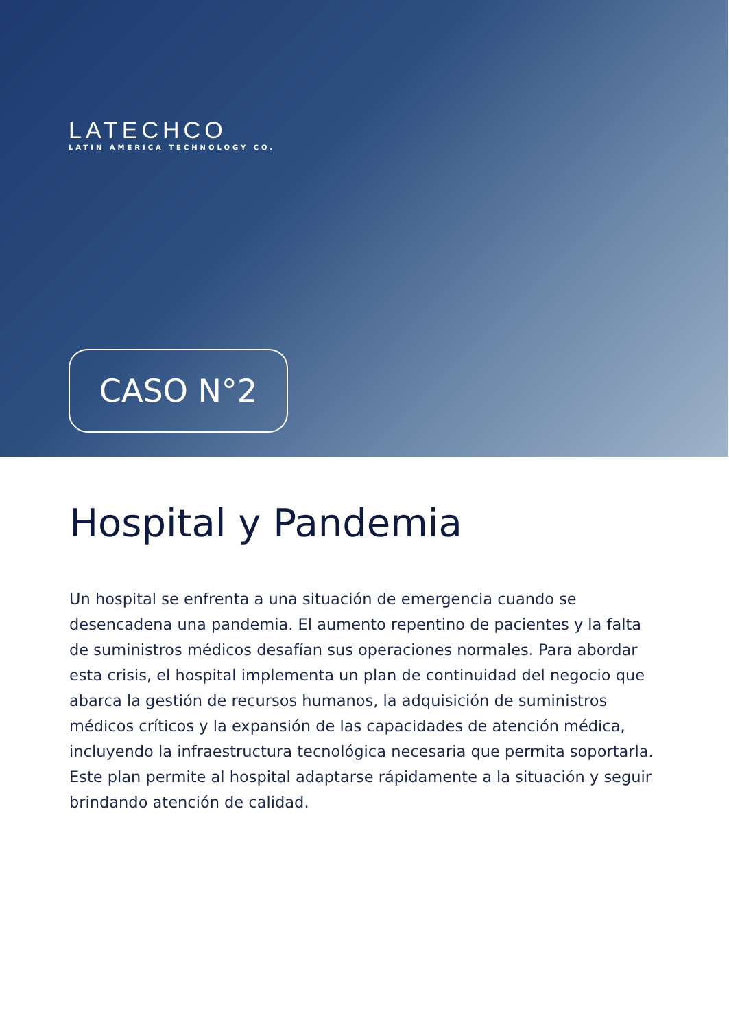LATECHCO
LATIN AMERICA TECHNOLOGY CO.
CASO N°2
Hospital y Pandemia
Un hospital se enfrenta a una situación de emergencia cuando se desencadena una pandemia. El aumento repentino de pacientes y la falta de suministros médicos desafían sus operaciones normales. Para abordar esta crisis, el hospital implementa un plan de continuidad del negocio que abarca la gestión de recursos humanos, la adquisición de suministros médicos críticos y la expansión de las capacidades de atención médica, incluyendo la infraestructura tecnológica necesaria que permita soportarla. Este plan permite al hospital adaptarse rápidamente a la situación y seguir brindando atención de calidad.